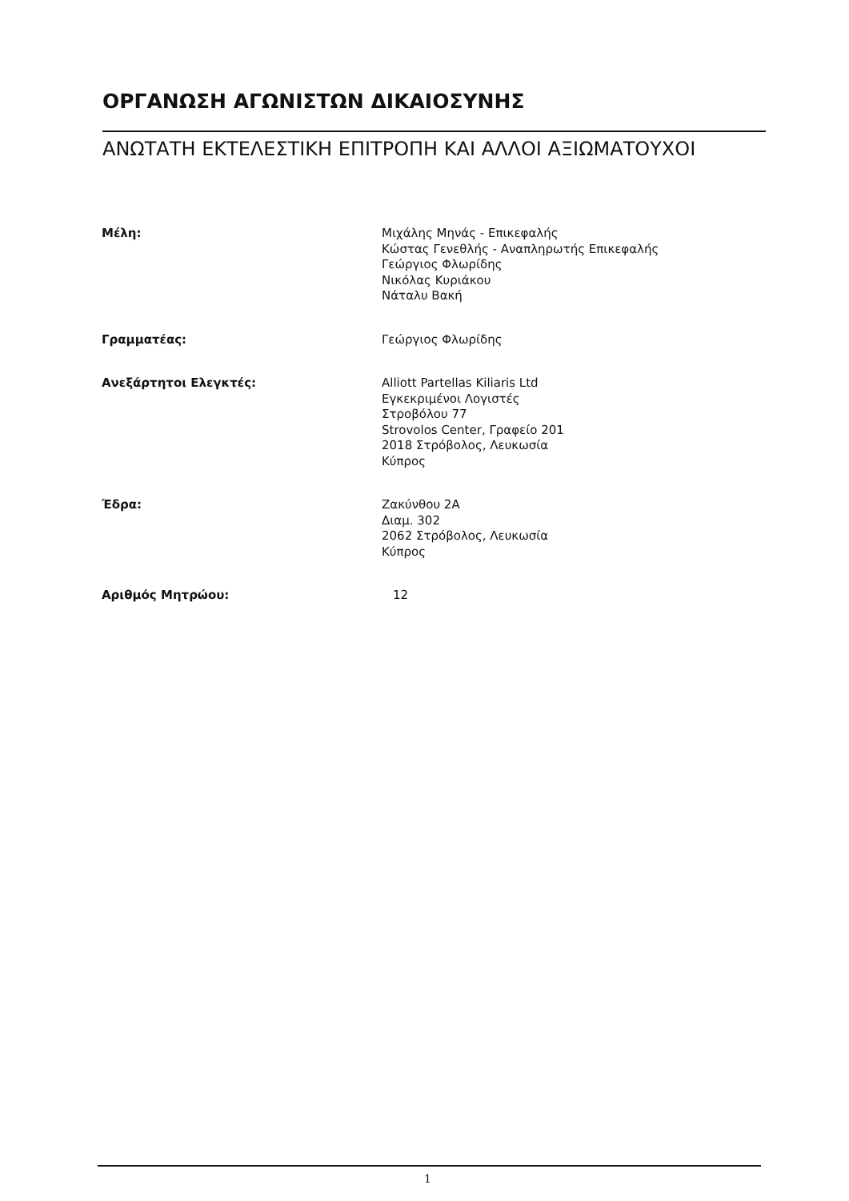ΟΡΓΑΝΩΣΗ ΑΓΩΝΙΣΤΩΝ ΔΙΚΑΙΟΣΥΝΗΣ
ΑΝΩΤΑΤΗ ΕΚΤΕΛΕΣΤΙΚΗ ΕΠΙΤΡΟΠΗ ΚΑΙ ΑΛΛΟΙ ΑΞΙΩΜΑΤΟΥΧΟΙ
Μέλη: Μιχάλης Μηνάς - Επικεφαλής
Κώστας Γενεθλής - Αναπληρωτής Επικεφαλής
Γεώργιος Φλωρίδης
Νικόλας Κυριάκου
Νάταλυ Βακή
Γραμματέας: Γεώργιος Φλωρίδης
Ανεξάρτητοι Ελεγκτές: Alliott Partellas Kiliaris Ltd
Εγκεκριμένοι Λογιστές
Στροβόλου 77
Strovolos Center, Γραφείο 201
2018 Στρόβολος, Λευκωσία
Κύπρος
Έδρα: Ζακύνθου 2Α
Διαμ. 302
2062 Στρόβολος, Λευκωσία
Κύπρος
Αριθμός Μητρώου: 12
1